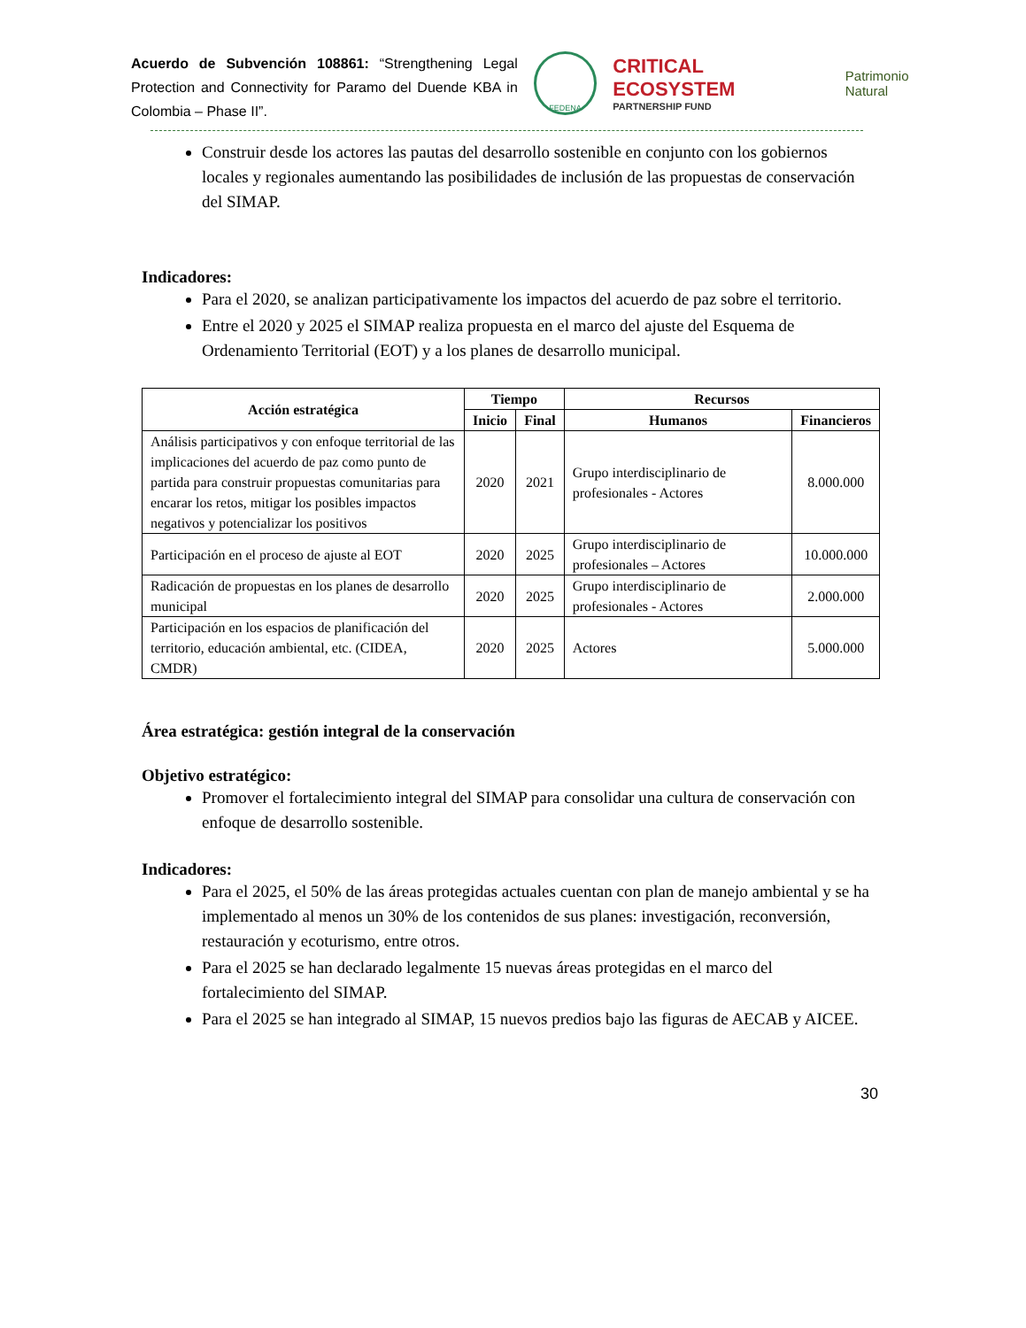Acuerdo de Subvención 108861: “Strengthening Legal Protection and Connectivity for Paramo del Duende KBA in Colombia – Phase II”.
FEDENA
CRITICAL ECOSYSTEM
PARTNERSHIP FUND
Patrimonio Natural
Construir desde los actores las pautas del desarrollo sostenible en conjunto con los gobiernos locales y regionales aumentando las posibilidades de inclusión de las propuestas de conservación del SIMAP.
Indicadores:
Para el 2020, se analizan participativamente los impactos del acuerdo de paz sobre el territorio.
Entre el 2020 y 2025 el SIMAP realiza propuesta en el marco del ajuste del Esquema de Ordenamiento Territorial (EOT) y a los planes de desarrollo municipal.
| Acción estratégica | Tiempo | | Recursos | |
| --- | --- | --- | --- | --- |
| | Inicio | Final | Humanos | Financieros |
| Análisis participativos y con enfoque territorial de las implicaciones del acuerdo de paz como punto de partida para construir propuestas comunitarias para encarar los retos, mitigar los posibles impactos negativos y potencializar los positivos | 2020 | 2021 | Grupo interdisciplinario de profesionales - Actores | 8.000.000 |
| Participación en el proceso de ajuste al EOT | 2020 | 2025 | Grupo interdisciplinario de profesionales – Actores | 10.000.000 |
| Radicación de propuestas en los planes de desarrollo municipal | 2020 | 2025 | Grupo interdisciplinario de profesionales - Actores | 2.000.000 |
| Participación en los espacios de planificación del territorio, educación ambiental, etc. (CIDEA, CMDR) | 2020 | 2025 | Actores | 5.000.000 |
Área estratégica: gestión integral de la conservación
Objetivo estratégico:
Promover el fortalecimiento integral del SIMAP para consolidar una cultura de conservación con enfoque de desarrollo sostenible.
Indicadores:
Para el 2025, el 50% de las áreas protegidas actuales cuentan con plan de manejo ambiental y se ha implementado al menos un 30% de los contenidos de sus planes: investigación, reconversión, restauración y ecoturismo, entre otros.
Para el 2025 se han declarado legalmente 15 nuevas áreas protegidas en el marco del fortalecimiento del SIMAP.
Para el 2025 se han integrado al SIMAP, 15 nuevos predios bajo las figuras de AECAB y AICEE.
30